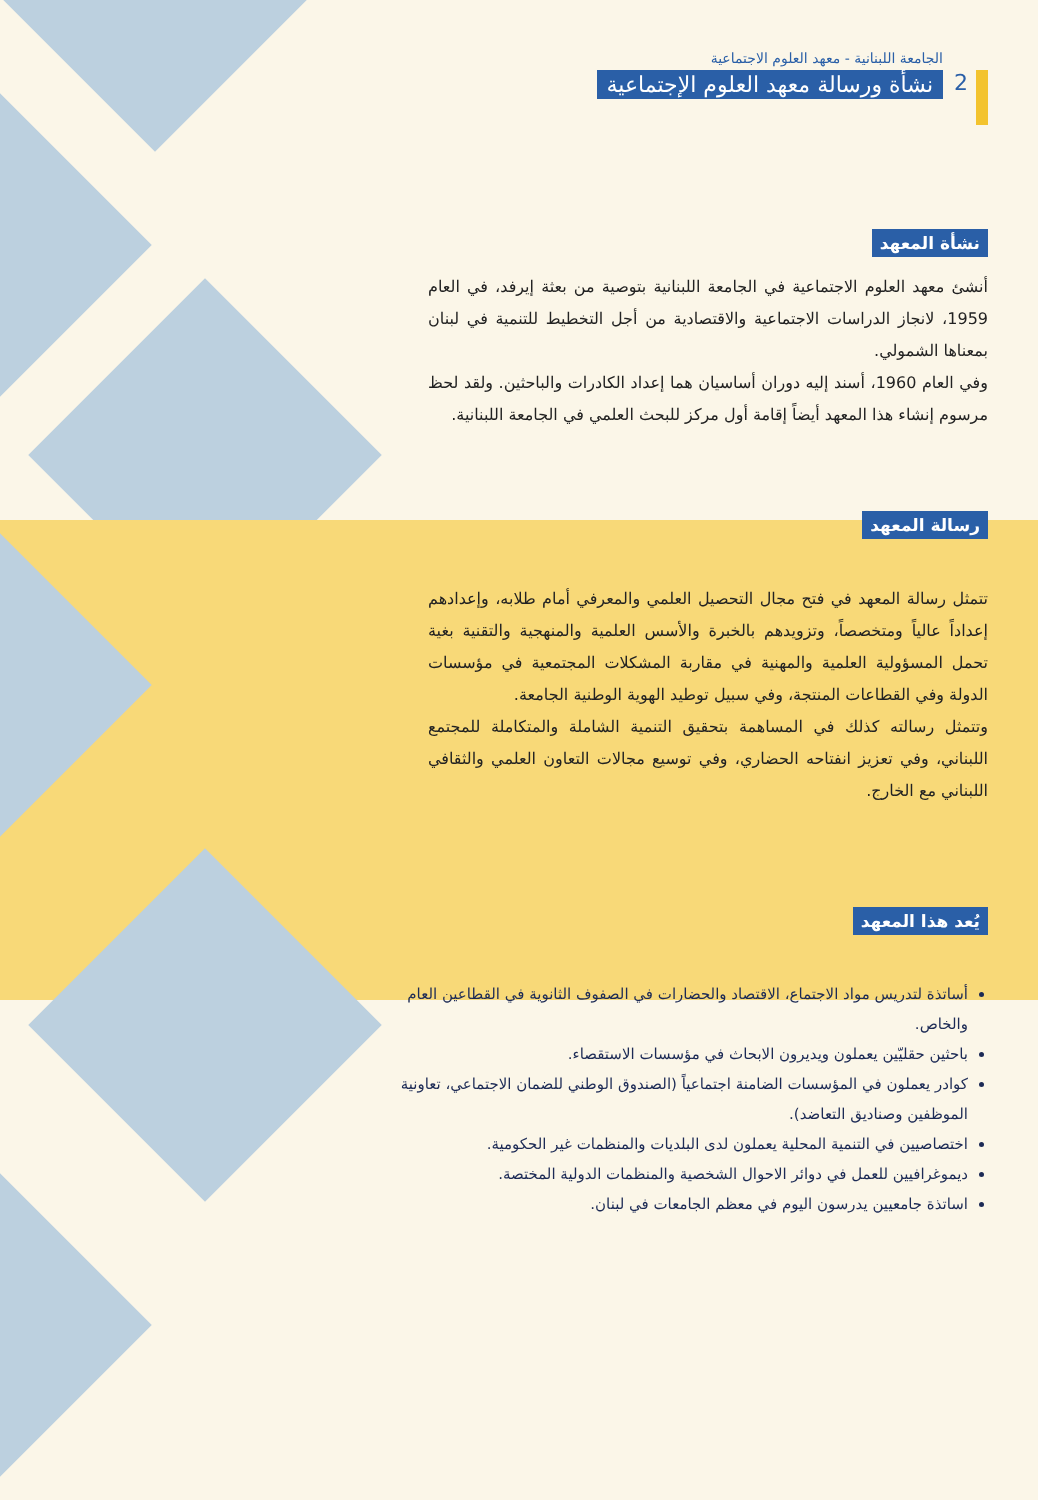2
الجامعة اللبنانية - معهد العلوم الاجتماعية
نشأة ورسالة معهد العلوم الإجتماعية
نشأة المعهد
أنشئ معهد العلوم الاجتماعية في الجامعة اللبنانية بتوصية من بعثة إيرفد، في العام 1959، لانجاز الدراسات الاجتماعية والاقتصادية من أجل التخطيط للتنمية في لبنان بمعناها الشمولي.
وفي العام 1960، أسند إليه دوران أساسيان هما إعداد الكادرات والباحثين. ولقد لحظ مرسوم إنشاء هذا المعهد أيضاً إقامة أول مركز للبحث العلمي في الجامعة اللبنانية.
رسالة المعهد
تتمثل رسالة المعهد في فتح مجال التحصيل العلمي والمعرفي أمام طلابه، وإعدادهم إعداداً عالياً ومتخصصاً، وتزويدهم بالخبرة والأسس العلمية والمنهجية والتقنية بغية تحمل المسؤولية العلمية والمهنية في مقاربة المشكلات المجتمعية في مؤسسات الدولة وفي القطاعات المنتجة، وفي سبيل توطيد الهوية الوطنية الجامعة.
وتتمثل رسالته كذلك في المساهمة بتحقيق التنمية الشاملة والمتكاملة للمجتمع اللبناني، وفي تعزيز انفتاحه الحضاري، وفي توسيع مجالات التعاون العلمي والثقافي اللبناني مع الخارج.
يُعد هذا المعهد
أساتذة لتدريس مواد الاجتماع، الاقتصاد والحضارات في الصفوف الثانوية في القطاعين العام والخاص.
باحثين حقليّين يعملون ويديرون الابحاث في مؤسسات الاستقصاء.
كوادر يعملون في المؤسسات الضامنة اجتماعياً (الصندوق الوطني للضمان الاجتماعي، تعاونية الموظفين وصناديق التعاضد).
اختصاصيين في التنمية المحلية يعملون لدى البلديات والمنظمات غير الحكومية.
ديموغرافيين للعمل في دوائر الاحوال الشخصية والمنظمات الدولية المختصة.
اساتذة جامعيين يدرسون اليوم في معظم الجامعات في لبنان.